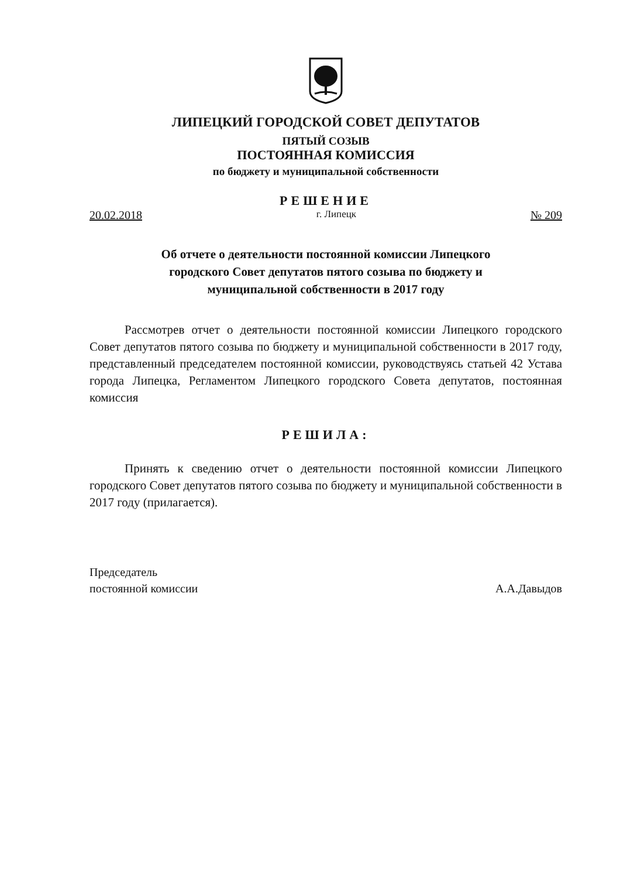ЛИПЕЦКИЙ ГОРОДСКОЙ СОВЕТ ДЕПУТАТОВ
ПЯТЫЙ СОЗЫВ
ПОСТОЯННАЯ КОМИССИЯ
по бюджету и муниципальной собственности
РЕШЕНИЕ
20.02.2018 г. Липецк № 209
Об отчете о деятельности постоянной комиссии Липецкого
городского Совет депутатов пятого созыва по бюджету и
муниципальной собственности в 2017 году
Рассмотрев отчет о деятельности постоянной комиссии Липецкого городского Совет депутатов пятого созыва по бюджету и муниципальной собственности в 2017 году, представленный председателем постоянной комиссии, руководствуясь статьей 42 Устава города Липецка, Регламентом Липецкого городского Совета депутатов, постоянная комиссия
РЕШИЛА:
Принять к сведению отчет о деятельности постоянной комиссии Липецкого городского Совет депутатов пятого созыва по бюджету и муниципальной собственности в 2017 году (прилагается).
Председатель
постоянной комиссии А.А.Давыдов